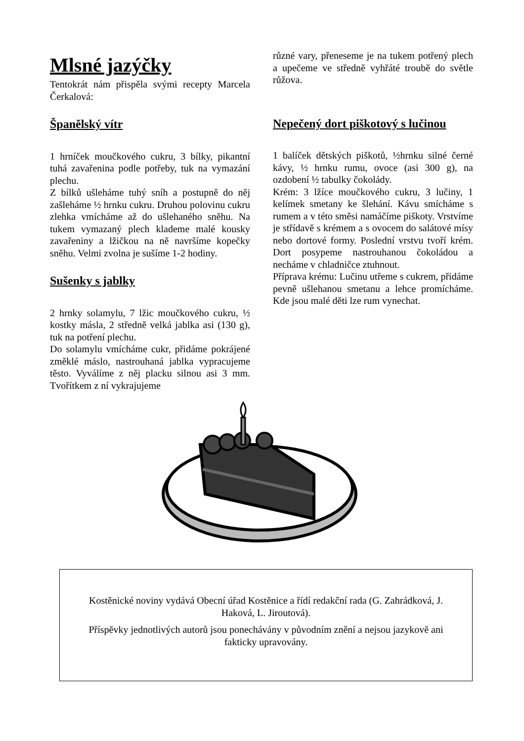Mlsné jazýčky
Tentokrát nám přispěla svými recepty Marcela Čerkalová:
Španělský vítr
1 hrníček moučkového cukru, 3 bílky, pikantní tuhá zavařenina podle potřeby, tuk na vymazání plechu.
Z bílků ušleháme tuhý sníh a postupně do něj zašleháme ½ hrnku cukru. Druhou polovinu cukru zlehka vmícháme až do ušlehaného sněhu. Na tukem vymazaný plech klademe malé kousky zavařeniny a lžičkou na ně navršíme kopečky sněhu. Velmi zvolna je sušíme 1-2 hodiny.
Sušenky s jablky
2 hrnky solamylu, 7 lžic moučkového cukru, ½ kostky másla, 2 středně velká jablka asi (130 g), tuk na potření plechu.
Do solamylu vmícháme cukr, přidáme pokrájené změklé máslo, nastrouhaná jablka vypracujeme těsto. Vyválíme z něj placku silnou asi 3 mm. Tvořítkem z ní vykrajujeme
různé vary, přeneseme je na tukem potřený plech a upečeme ve středně vyhřáté troubě do světle růžova.
Nepečený dort piškotový s lučinou
1 balíček dětských piškotů, ½hrnku silné černé kávy, ½ hrnku rumu, ovoce (asi 300 g), na ozdobení ½ tabulky čokolády.
Krém: 3 lžíce moučkového cukru, 3 lučiny, 1 kelímek smetany ke šlehání. Kávu smícháme s rumem a v této směsi namáčíme piškoty. Vrstvíme je střídavě s krémem a s ovocem do salátové mísy nebo dortové formy. Poslední vrstvu tvoří krém. Dort posypeme nastrouhanou čokoládou a necháme v chladničce ztuhnout.
Příprava krému: Lučinu utřeme s cukrem, přidáme pevně ušlehanou smetanu a lehce promícháme. Kde jsou malé děti lze rum vynechat.
Kostěnické noviny vydává Obecní úřad Kostěnice a řídí redakční rada (G. Zahrádková, J. Haková, L. Jiroutová).
Příspěvky jednotlivých autorů jsou ponechávány v původním znění a nejsou jazykově ani fakticky upravovány.